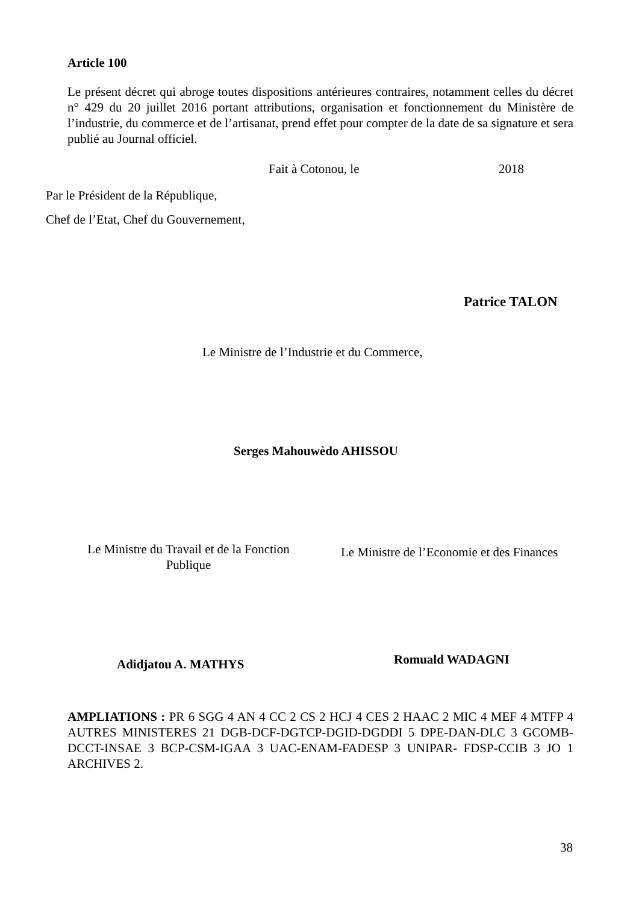Article 100
Le présent décret qui abroge toutes dispositions antérieures contraires, notamment celles du décret n° 429 du 20 juillet 2016 portant attributions, organisation et fonctionnement du Ministère de l’industrie, du commerce et de l’artisanat, prend effet pour compter de la date de sa signature et sera publié au Journal officiel.
Fait à Cotonou, le 2018
Par le Président de la République,
Chef de l’Etat, Chef du Gouvernement,
Patrice TALON
Le Ministre de l’Industrie et du Commerce,
Serges Mahouwèdo AHISSOU
Le Ministre du Travail et de la Fonction Publique
Le Ministre de l’Economie et des Finances
Adidjatou A. MATHYS Romuald WADAGNI
AMPLIATIONS : PR 6 SGG 4 AN 4 CC 2 CS 2 HCJ 4 CES 2 HAAC 2 MIC 4 MEF 4 MTFP 4 AUTRES MINISTERES 21 DGB-DCF-DGTCP-DGID-DGDDI 5 DPE-DAN-DLC 3 GCOMB-DCCT-INSAE 3 BCP-CSM-IGAA 3 UAC-ENAM-FADESP 3 UNIPAR- FDSP-CCIB 3 JO 1 ARCHIVES 2.
38